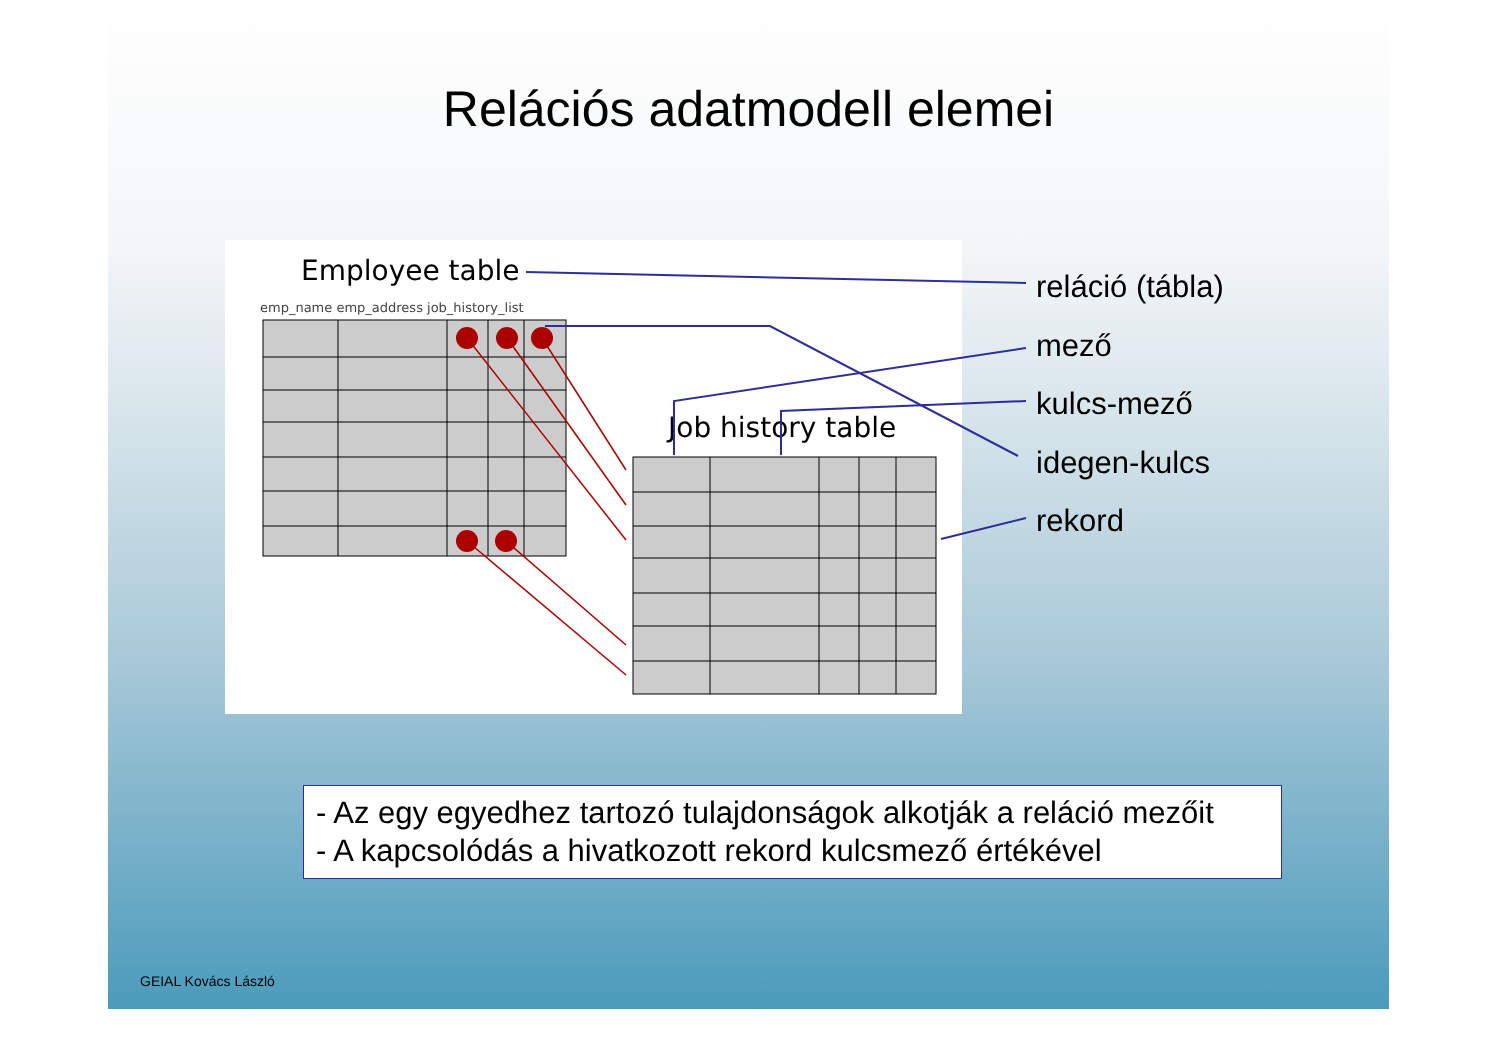Relációs adatmodell elemei
Employee table
emp_name emp_address job_history_list
Job history table
reláció (tábla)
mező
kulcs-mező
idegen-kulcs
rekord
- Az egy egyedhez tartozó tulajdonságok alkotják a reláció mezőit
- A kapcsolódás a hivatkozott rekord kulcsmező értékével
GEIAL Kovács László